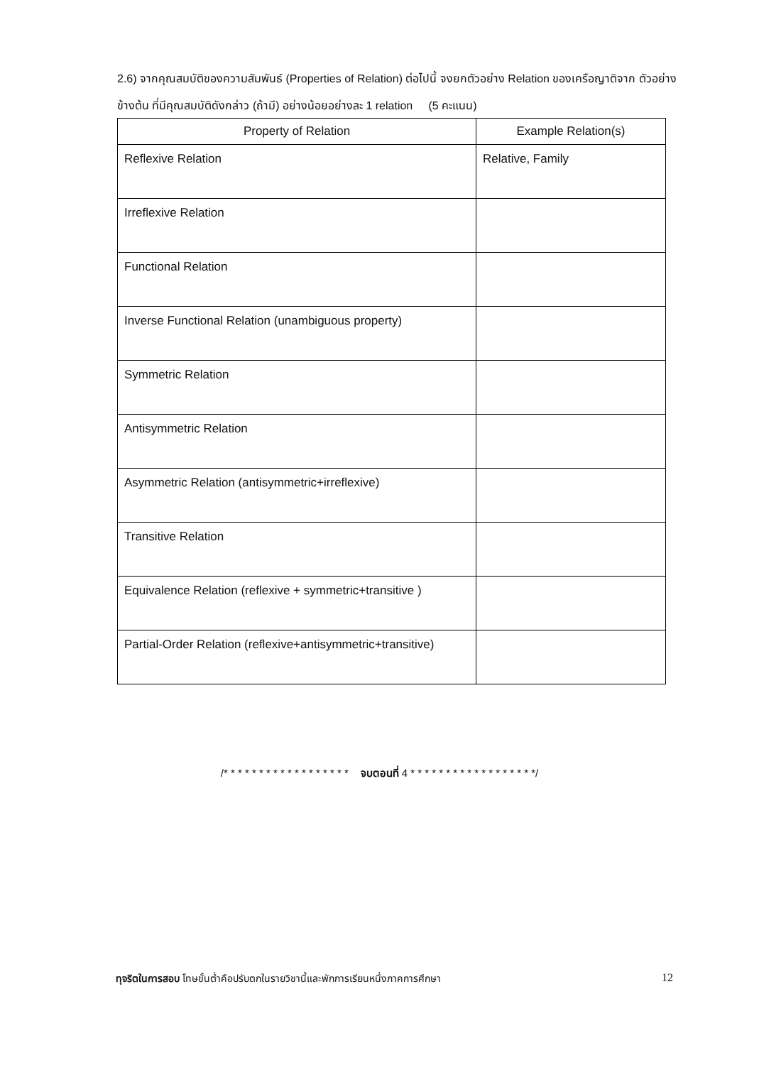2.6) จากคุณสมบัติของความสัมพันธ์ (Properties of Relation) ต่อไปนี้ จงยกตัวอย่าง Relation ของเครือญาติจาก ตัวอย่างข้างต้น ที่มีคุณสมบัติดังกล่าว (ถ้ามี) อย่างน้อยอย่างละ 1 relation (5 คะแนน)
| Property of Relation | Example Relation(s) |
| --- | --- |
| Reflexive Relation | Relative, Family |
| Irreflexive Relation | |
| Functional Relation | |
| Inverse Functional Relation (unambiguous property) | |
| Symmetric Relation | |
| Antisymmetric Relation | |
| Asymmetric Relation (antisymmetric+irreflexive) | |
| Transitive Relation | |
| Equivalence Relation (reflexive + symmetric+transitive ) | |
| Partial-Order Relation (reflexive+antisymmetric+transitive) | |
/* * * * * * * * * * * * * * * * * * จบตอนที่ 4 * * * * * * * * * * * * * * * * * */
ทุจริตในการสอบ โทษขั้นต่ำคือปรับตกในรายวิชานี้และพักการเรียนหนึ่งภาคการศึกษา 12